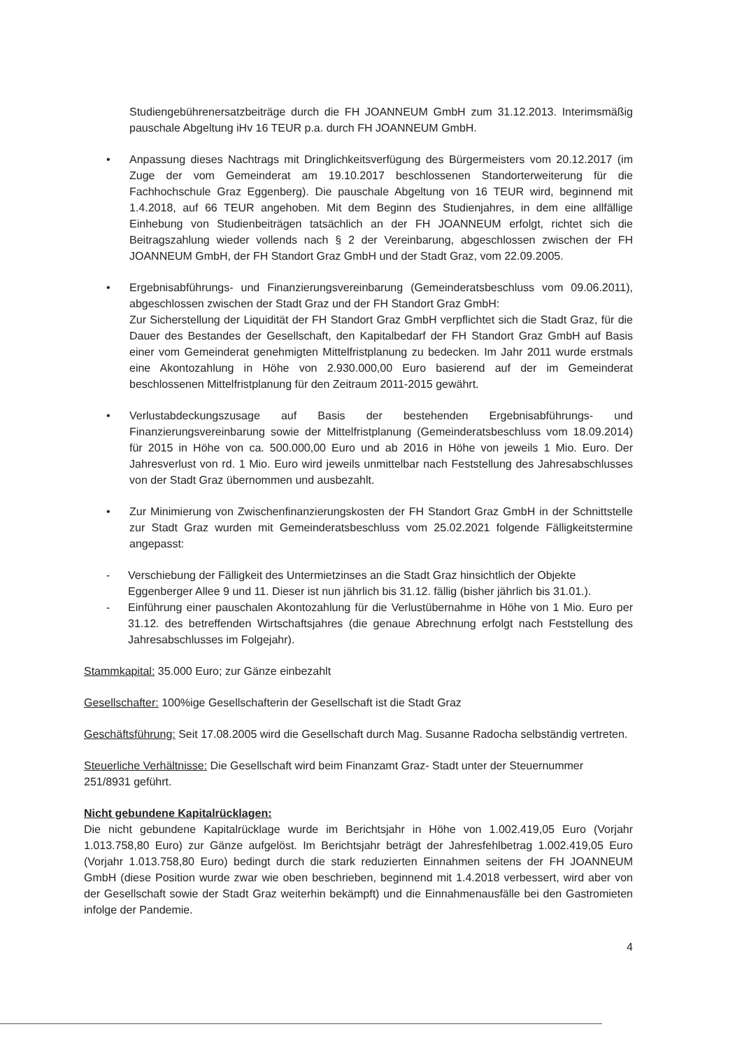Studiengebührenersatzbeiträge durch die FH JOANNEUM GmbH zum 31.12.2013. Interimsmäßig pauschale Abgeltung iHv 16 TEUR p.a. durch FH JOANNEUM GmbH.
• Anpassung dieses Nachtrags mit Dringlichkeitsverfügung des Bürgermeisters vom 20.12.2017 (im Zuge der vom Gemeinderat am 19.10.2017 beschlossenen Standorterweiterung für die Fachhochschule Graz Eggenberg). Die pauschale Abgeltung von 16 TEUR wird, beginnend mit 1.4.2018, auf 66 TEUR angehoben. Mit dem Beginn des Studienjahres, in dem eine allfällige Einhebung von Studienbeiträgen tatsächlich an der FH JOANNEUM erfolgt, richtet sich die Beitragszahlung wieder vollends nach § 2 der Vereinbarung, abgeschlossen zwischen der FH JOANNEUM GmbH, der FH Standort Graz GmbH und der Stadt Graz, vom 22.09.2005.
• Ergebnisabführungs- und Finanzierungsvereinbarung (Gemeinderatsbeschluss vom 09.06.2011), abgeschlossen zwischen der Stadt Graz und der FH Standort Graz GmbH:
Zur Sicherstellung der Liquidität der FH Standort Graz GmbH verpflichtet sich die Stadt Graz, für die Dauer des Bestandes der Gesellschaft, den Kapitalbedarf der FH Standort Graz GmbH auf Basis einer vom Gemeinderat genehmigten Mittelfristplanung zu bedecken. Im Jahr 2011 wurde erstmals eine Akontozahlung in Höhe von 2.930.000,00 Euro basierend auf der im Gemeinderat beschlossenen Mittelfristplanung für den Zeitraum 2011-2015 gewährt.
• Verlustabdeckungszusage auf Basis der bestehenden Ergebnisabführungs- und Finanzierungsvereinbarung sowie der Mittelfristplanung (Gemeinderatsbeschluss vom 18.09.2014) für 2015 in Höhe von ca. 500.000,00 Euro und ab 2016 in Höhe von jeweils 1 Mio. Euro. Der Jahresverlust von rd. 1 Mio. Euro wird jeweils unmittelbar nach Feststellung des Jahresabschlusses von der Stadt Graz übernommen und ausbezahlt.
• Zur Minimierung von Zwischenfinanzierungskosten der FH Standort Graz GmbH in der Schnittstelle zur Stadt Graz wurden mit Gemeinderatsbeschluss vom 25.02.2021 folgende Fälligkeitstermine angepasst:
- Verschiebung der Fälligkeit des Untermietzinses an die Stadt Graz hinsichtlich der Objekte Eggenberger Allee 9 und 11. Dieser ist nun jährlich bis 31.12. fällig (bisher jährlich bis 31.01.).
- Einführung einer pauschalen Akontozahlung für die Verlustübernahme in Höhe von 1 Mio. Euro per 31.12. des betreffenden Wirtschaftsjahres (die genaue Abrechnung erfolgt nach Feststellung des Jahresabschlusses im Folgejahr).
Stammkapital: 35.000 Euro; zur Gänze einbezahlt
Gesellschafter: 100%ige Gesellschafterin der Gesellschaft ist die Stadt Graz
Geschäftsführung: Seit 17.08.2005 wird die Gesellschaft durch Mag. Susanne Radocha selbständig vertreten.
Steuerliche Verhältnisse: Die Gesellschaft wird beim Finanzamt Graz- Stadt unter der Steuernummer 251/8931 geführt.
Nicht gebundene Kapitalrücklagen:
Die nicht gebundene Kapitalrücklage wurde im Berichtsjahr in Höhe von 1.002.419,05 Euro (Vorjahr 1.013.758,80 Euro) zur Gänze aufgelöst. Im Berichtsjahr beträgt der Jahresfehlbetrag 1.002.419,05 Euro (Vorjahr 1.013.758,80 Euro) bedingt durch die stark reduzierten Einnahmen seitens der FH JOANNEUM GmbH (diese Position wurde zwar wie oben beschrieben, beginnend mit 1.4.2018 verbessert, wird aber von der Gesellschaft sowie der Stadt Graz weiterhin bekämpft) und die Einnahmenausfälle bei den Gastromieten infolge der Pandemie.
4